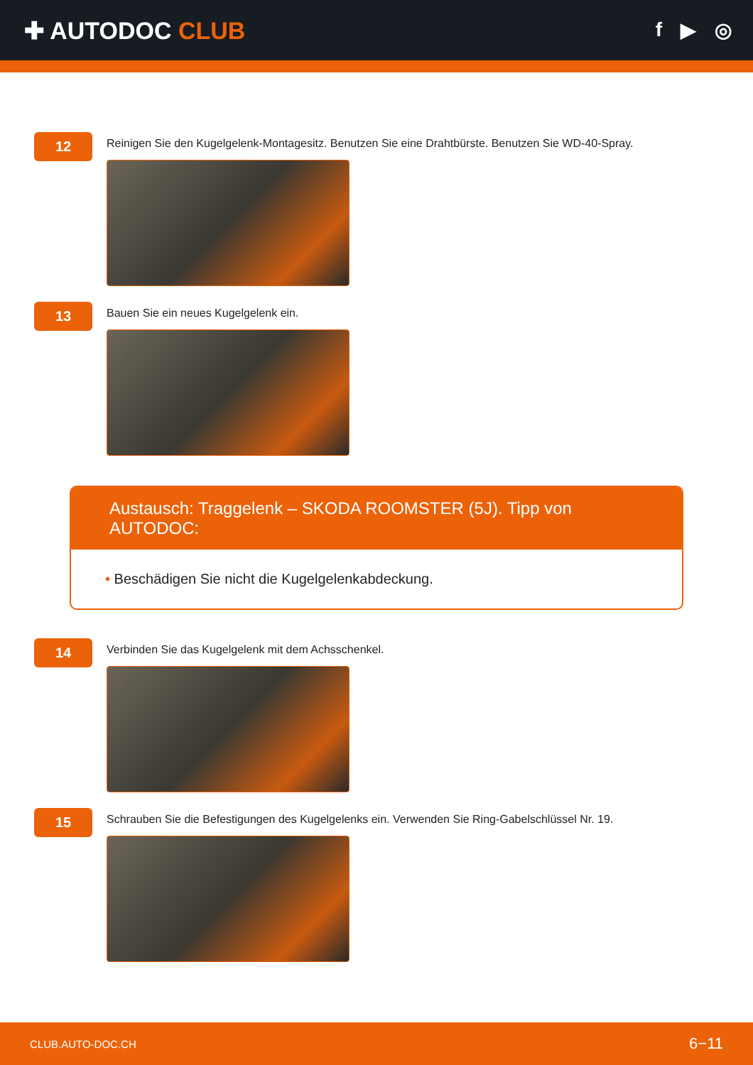✚ AUTODOC CLUB
f ▶ ◎
12
Reinigen Sie den Kugelgelenk-Montagesitz. Benutzen Sie eine Drahtbürste. Benutzen Sie WD-40-Spray.
13
Bauen Sie ein neues Kugelgelenk ein.
Austausch: Traggelenk – SKODA ROOMSTER (5J). Tipp von AUTODOC:
• Beschädigen Sie nicht die Kugelgelenkabdeckung.
14
Verbinden Sie das Kugelgelenk mit dem Achsschenkel.
15
Schrauben Sie die Befestigungen des Kugelgelenks ein. Verwenden Sie Ring-Gabelschlüssel Nr. 19.
CLUB.AUTO-DOC.CH 6−11